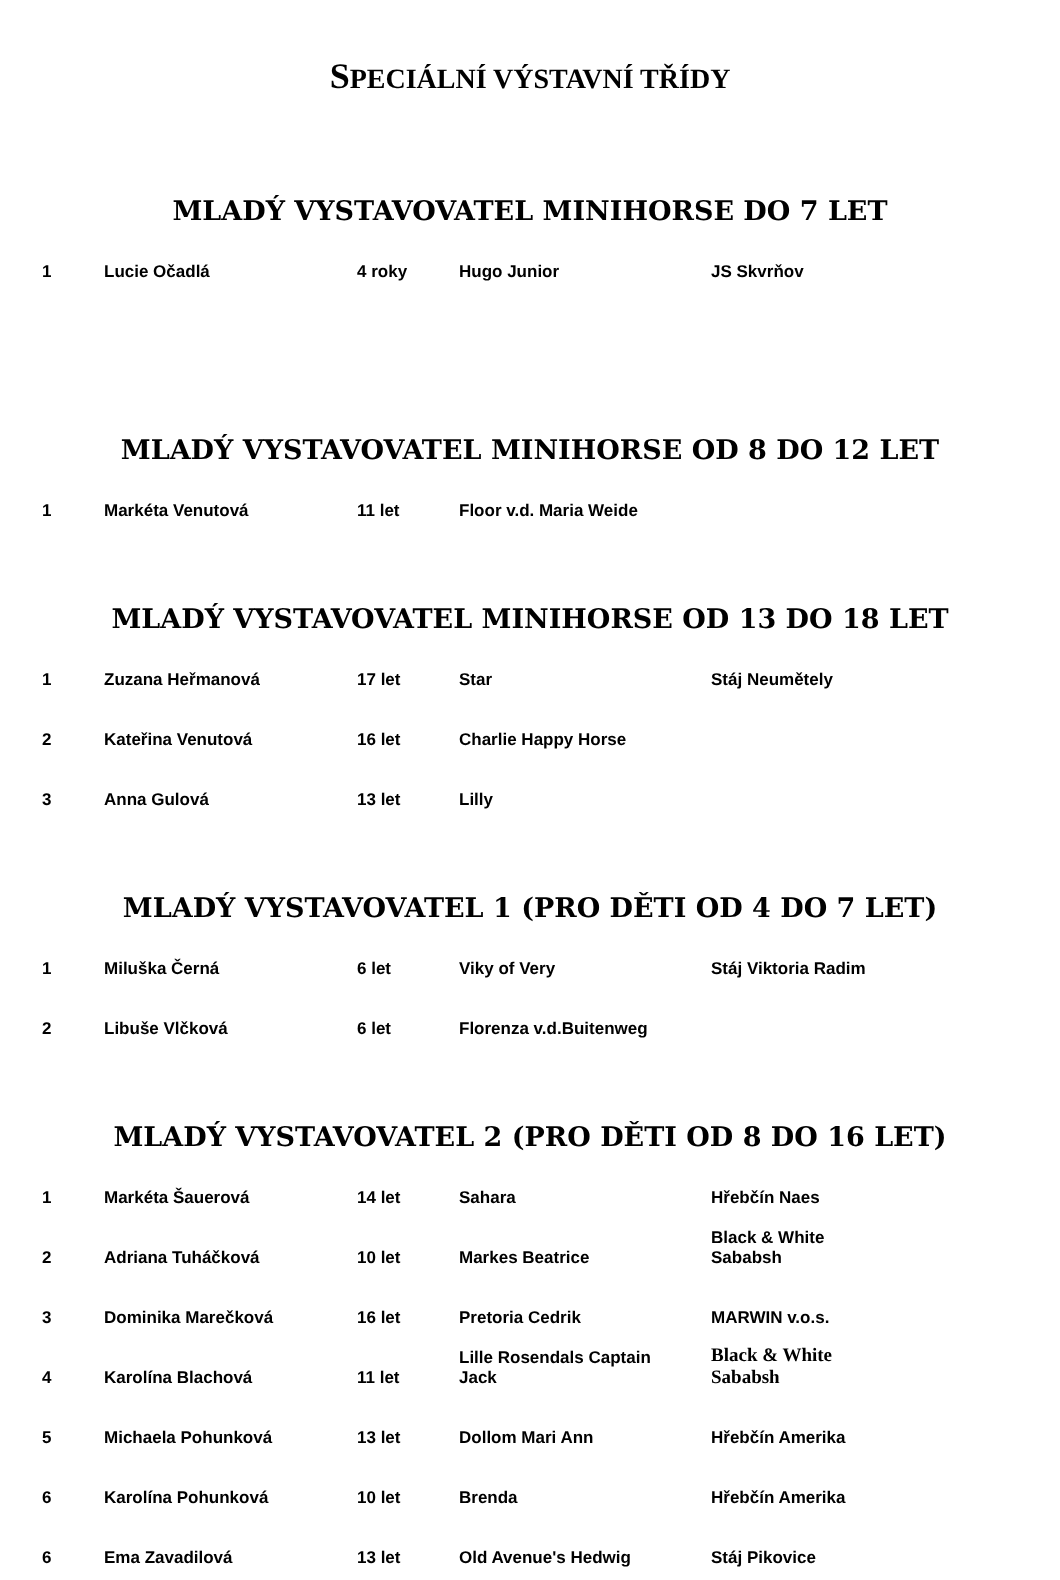SPECIÁLNÍ VÝSTAVNÍ TŘÍDY
MLADÝ VYSTAVOVATEL MINIHORSE DO 7 LET
| 1 | Lucie Očadlá | 4 roky | Hugo Junior | JS Skvrňov |
MLADÝ VYSTAVOVATEL MINIHORSE OD 8 DO 12 LET
| 1 | Markéta Venutová | 11 let | Floor v.d. Maria Weide | |
MLADÝ VYSTAVOVATEL MINIHORSE OD 13 DO 18 LET
| 1 | Zuzana Heřmanová | 17 let | Star | Stáj Neumětely |
| 2 | Kateřina Venutová | 16 let | Charlie Happy Horse | |
| 3 | Anna Gulová | 13 let | Lilly | |
MLADÝ VYSTAVOVATEL 1 (PRO DĚTI OD 4 DO 7 LET)
| 1 | Miluška Černá | 6 let | Viky of Very | Stáj Viktoria Radim |
| 2 | Libuše Vlčková | 6 let | Florenza v.d.Buitenweg | |
MLADÝ VYSTAVOVATEL 2 (PRO DĚTI OD 8 DO 16 LET)
| 1 | Markéta Šauerová | 14 let | Sahara | Hřebčín Naes |
| 2 | Adriana Tuháčková | 10 let | Markes Beatrice | Black & White Sababsh |
| 3 | Dominika Marečková | 16 let | Pretoria Cedrik | MARWIN v.o.s. |
| 4 | Karolína Blachová | 11 let | Lille Rosendals Captain Jack | Black & White Sababsh |
| 5 | Michaela Pohunková | 13 let | Dollom Mari Ann | Hřebčín Amerika |
| 6 | Karolína Pohunková | 10 let | Brenda | Hřebčín Amerika |
| 6 | Ema Zavadilová | 13 let | Old Avenue's Hedwig | Stáj Pikovice |